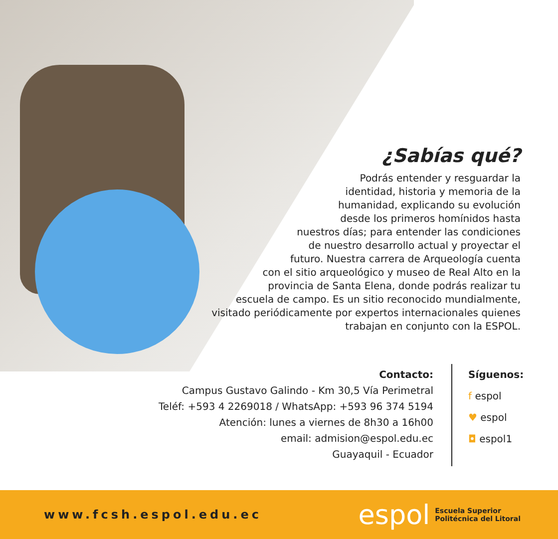¿Sabías qué?
Podrás entender y resguardar la
identidad, historia y memoria de la
humanidad, explicando su evolución
desde los primeros homínidos hasta
nuestros días; para entender las condiciones
de nuestro desarrollo actual y proyectar el
futuro. Nuestra carrera de Arqueología cuenta
con el sitio arqueológico y museo de Real Alto en la
provincia de Santa Elena, donde podrás realizar tu
escuela de campo. Es un sitio reconocido mundialmente,
visitado periódicamente por expertos internacionales quienes
trabajan en conjunto con la ESPOL.
Contacto:
Campus Gustavo Galindo - Km 30,5 Vía Perimetral
Teléf: +593 4 2269018 / WhatsApp: +593 96 374 5194
Atención: lunes a viernes de 8h30 a 16h00
email: admision@espol.edu.ec
Guayaquil - Ecuador
Síguenos:
f espol
♥ espol
◘ espol1
www.fcsh.espol.edu.ec
espol Escuela Superior
Politécnica del Litoral